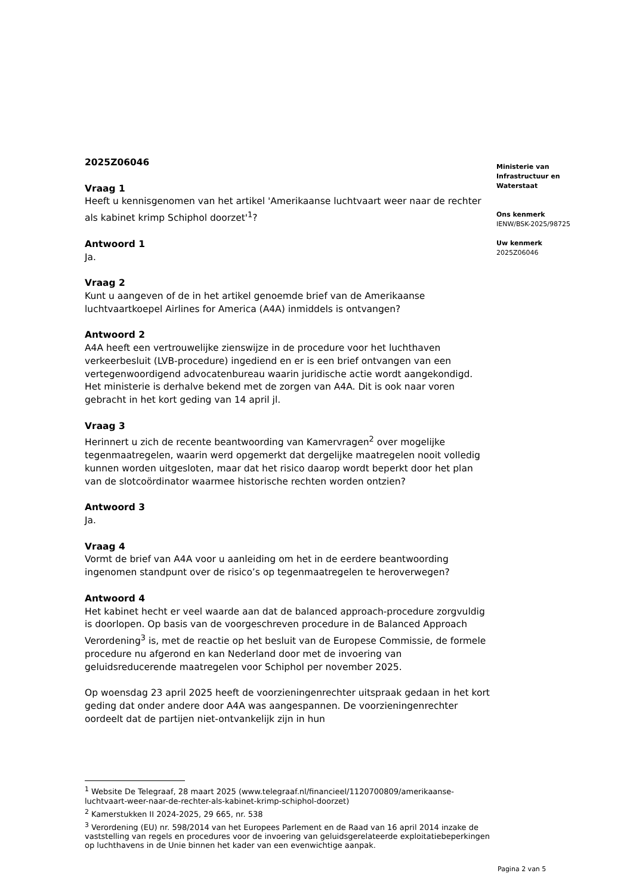2025Z06046
Vraag 1
Heeft u kennisgenomen van het artikel 'Amerikaanse luchtvaart weer naar de rechter als kabinet krimp Schiphol doorzet'<sup>1</sup>?
Antwoord 1
Ja.
Vraag 2
Kunt u aangeven of de in het artikel genoemde brief van de Amerikaanse luchtvaartkoepel Airlines for America (A4A) inmiddels is ontvangen?
Antwoord 2
A4A heeft een vertrouwelijke zienswijze in de procedure voor het luchthaven verkeerbesluit (LVB-procedure) ingediend en er is een brief ontvangen van een vertegenwoordigend advocatenbureau waarin juridische actie wordt aangekondigd. Het ministerie is derhalve bekend met de zorgen van A4A. Dit is ook naar voren gebracht in het kort geding van 14 april jl.
Vraag 3
Herinnert u zich de recente beantwoording van Kamervragen<sup>2</sup> over mogelijke tegenmaatregelen, waarin werd opgemerkt dat dergelijke maatregelen nooit volledig kunnen worden uitgesloten, maar dat het risico daarop wordt beperkt door het plan van de slotcoördinator waarmee historische rechten worden ontzien?
Antwoord 3
Ja.
Vraag 4
Vormt de brief van A4A voor u aanleiding om het in de eerdere beantwoording ingenomen standpunt over de risico’s op tegenmaatregelen te heroverwegen?
Antwoord 4
Het kabinet hecht er veel waarde aan dat de balanced approach-procedure zorgvuldig is doorlopen. Op basis van de voorgeschreven procedure in de Balanced Approach Verordening<sup>3</sup> is, met de reactie op het besluit van de Europese Commissie, de formele procedure nu afgerond en kan Nederland door met de invoering van geluidsreducerende maatregelen voor Schiphol per november 2025.
Op woensdag 23 april 2025 heeft de voorzieningenrechter uitspraak gedaan in het kort geding dat onder andere door A4A was aangespannen. De voorzieningenrechter oordeelt dat de partijen niet-ontvankelijk zijn in hun
Ministerie van Infrastructuur en Waterstaat
Ons kenmerk
IENW/BSK-2025/98725
Uw kenmerk
2025Z06046
<sup>1</sup> Website De Telegraaf, 28 maart 2025 (www.telegraaf.nl/financieel/1120700809/amerikaanse-luchtvaart-weer-naar-de-rechter-als-kabinet-krimp-schiphol-doorzet)
<sup>2</sup> Kamerstukken II 2024-2025, 29 665, nr. 538
<sup>3</sup> Verordening (EU) nr. 598/2014 van het Europees Parlement en de Raad van 16 april 2014 inzake de vaststelling van regels en procedures voor de invoering van geluidsgerelateerde exploitatiebeperkingen op luchthavens in de Unie binnen het kader van een evenwichtige aanpak.
Pagina 2 van 5